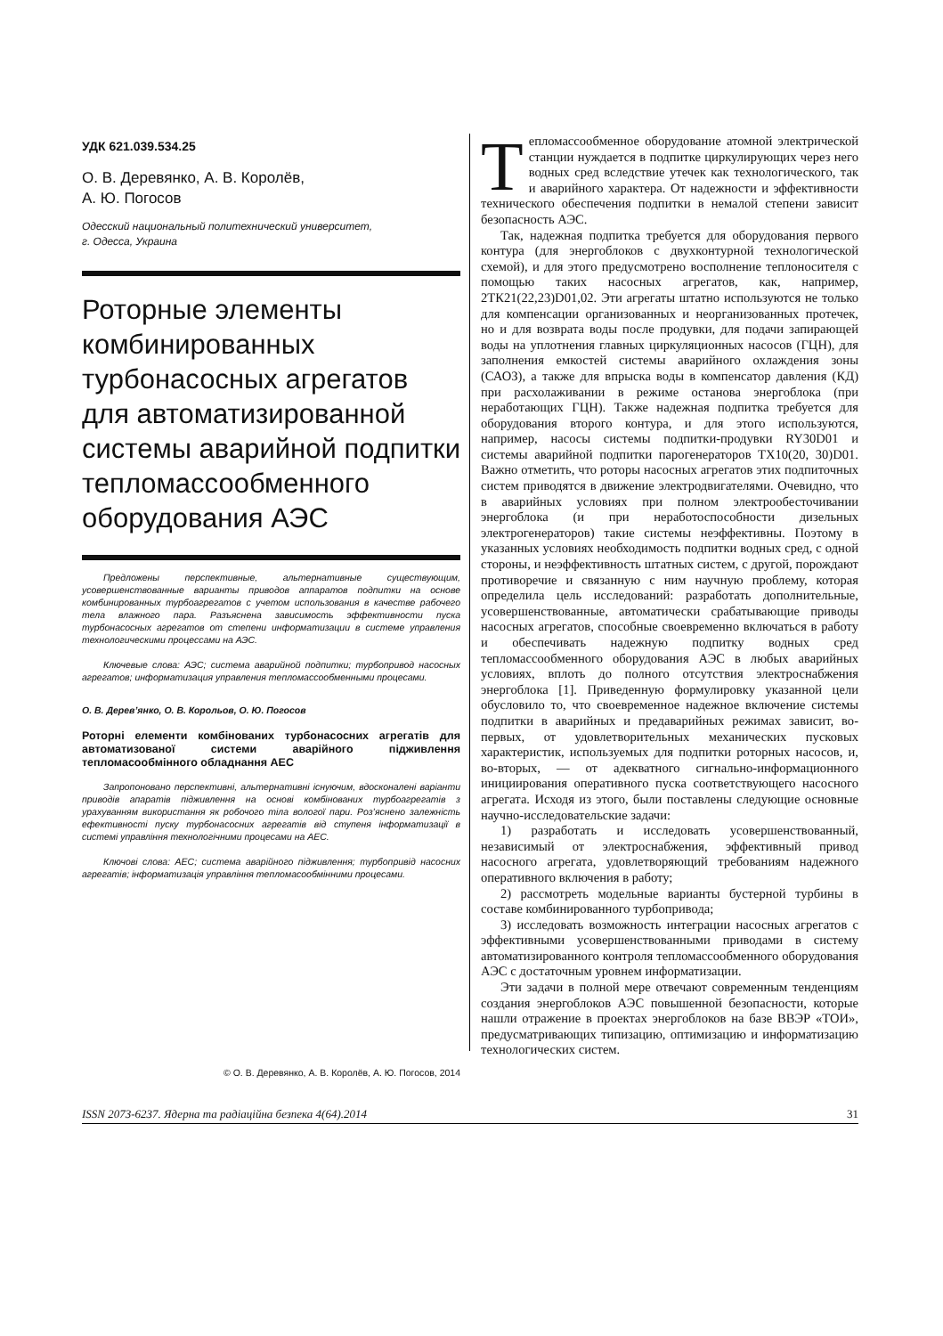УДК 621.039.534.25
О. В. Деревянко, А. В. Королёв,
А. Ю. Погосов
Одесский национальный политехнический университет,
г. Одесса, Украина
Роторные элементы комбинированных турбонасосных агрегатов для автоматизированной системы аварийной подпитки тепломассообменного оборудования АЭС
Предложены перспективные, альтернативные существующим, усовершенствованные варианты приводов аппаратов подпитки на основе комбинированных турбоагрегатов с учетом использования в качестве рабочего тела влажного пара. Разъяснена зависимость эффективности пуска турбонасосных агрегатов от степени информатизации в системе управления технологическими процессами на АЭС.
Ключевые слова: АЭС; система аварийной подпитки; турбопривод насосных агрегатов; информатизация управления тепломассообменными процесами.
О. В. Дерев’янко, О. В. Корольов, О. Ю. Погосов
Роторні елементи комбінованих турбонасосних агрегатів для автоматизованої системи аварійного підживлення тепломасообмінного обладнання АЕС
Запропоновано перспективні, альтернативні існуючим, вдосконалені варіанти приводів апаратів підживлення на основі комбінованих турбоагрегатів з урахуванням використання як робочого тіла вологої пари. Роз’яснено залежність ефективності пуску турбонасосних агрегатів від ступеня інформатизації в системі управління технологічними процесами на АЕС.
Ключові слова: АЕС; система аварійного підживлення; турбопривід насосних агрегатів; інформатизація управління тепломасообмінними процесами.
© О. В. Деревянко, А. В. Королёв, А. Ю. Погосов, 2014
Тепломассообменное оборудование атомной электрической станции нуждается в подпитке циркулирующих через него водных сред вследствие утечек как технологического, так и аварийного характера. От надежности и эффективности технического обеспечения подпитки в немалой степени зависит безопасность АЭС.
Так, надежная подпитка требуется для оборудования первого контура (для энергоблоков с двухконтурной технологической схемой), и для этого предусмотрено восполнение теплоносителя с помощью таких насосных агрегатов, как, например, 2ТК21(22,23)D01,02. Эти агрегаты штатно используются не только для компенсации организованных и неорганизованных протечек, но и для возврата воды после продувки, для подачи запирающей воды на уплотнения главных циркуляционных насосов (ГЦН), для заполнения емкостей системы аварийного охлаждения зоны (САОЗ), а также для впрыска воды в компенсатор давления (КД) при расхолаживании в режиме останова энергоблока (при неработающих ГЦН). Также надежная подпитка требуется для оборудования второго контура, и для этого используются, например, насосы системы подпитки-продувки RY30D01 и системы аварийной подпитки парогенераторов TX10(20, 30)D01. Важно отметить, что роторы насосных агрегатов этих подпиточных систем приводятся в движение электродвигателями. Очевидно, что в аварийных условиях при полном электрообесточивании энергоблока (и при неработоспособности дизельных электрогенераторов) такие системы неэффективны. Поэтому в указанных условиях необходимость подпитки водных сред, с одной стороны, и неэффективность штатных систем, с другой, порождают противоречие и связанную с ним научную проблему, которая определила цель исследований: разработать дополнительные, усовершенствованные, автоматически срабатывающие приводы насосных агрегатов, способные своевременно включаться в работу и обеспечивать надежную подпитку водных сред тепломассообменного оборудования АЭС в любых аварийных условиях, вплоть до полного отсутствия электроснабжения энергоблока [1]. Приведенную формулировку указанной цели обусловило то, что своевременное надежное включение системы подпитки в аварийных и предаварийных режимах зависит, во-первых, от удовлетворительных механических пусковых характеристик, используемых для подпитки роторных насосов, и, во-вторых, — от адекватного сигнально-информационного инициирования оперативного пуска соответствующего насосного агрегата. Исходя из этого, были поставлены следующие основные научно-исследовательские задачи:
1) разработать и исследовать усовершенствованный, независимый от электроснабжения, эффективный привод насосного агрегата, удовлетворяющий требованиям надежного оперативного включения в работу;
2) рассмотреть модельные варианты бустерной турбины в составе комбинированного турбопривода;
3) исследовать возможность интеграции насосных агрегатов с эффективными усовершенствованными приводами в систему автоматизированного контроля тепломассообменного оборудования АЭС с достаточным уровнем информатизации.
Эти задачи в полной мере отвечают современным тенденциям создания энергоблоков АЭС повышенной безопасности, которые нашли отражение в проектах энергоблоков на базе ВВЭР «ТОИ», предусматривающих типизацию, оптимизацию и информатизацию технологических систем.
ISSN 2073-6237. Ядерна та радіаційна безпека 4(64).2014 31